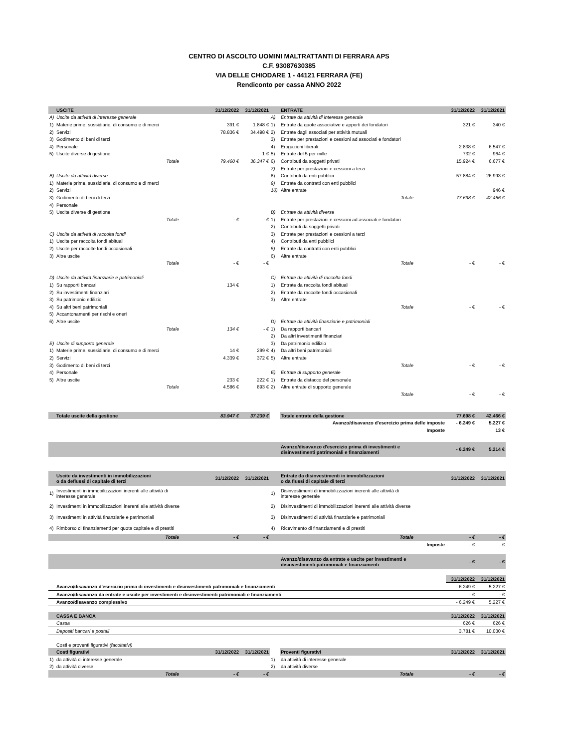CENTRO DI ASCOLTO UOMINI MALTRATTANTI DI FERRARA APS
C.F. 93087630385
VIA DELLE CHIODARE 1 - 44121 FERRARA (FE)
Rendiconto per cassa ANNO 2022
| | USCITE | | 31/12/2022 | 31/12/2021 | | ENTRATE | | 31/12/2022 | 31/12/2021 |
| --- | --- | --- | --- | --- | --- | --- | --- | --- | --- |
| A) | Uscite da attività di interesse generale | | | | A) | Entrate da attività di interesse generale | | | |
| 1) | Materie prime, sussidiarie, di consumo e di merci | | 391 € | 1.848 € | 1) | Entrate da quote associative e apporti dei fondatori | | 321 € | 340 € |
| 2) | Servizi | | 78.836 € | 34.498 € | 2) | Entrate dagli associati per attività mutuali | | | |
| 3) | Godimento di beni di terzi | | | | 3) | Entrate per prestazioni e cessioni ad associati e fondatori | | | |
| 4) | Personale | | | | 4) | Erogazioni liberali | | 2.838 € | 6.547 € |
| 5) | Uscite diverse di gestione | | | 1 € | 5) | Entrate del 5 per mille | | 732 € | 964 € |
| | Totale | | 79.460 € | 36.347 € | 6) | Contributi da soggetti privati | | 15.924 € | 6.677 € |
| | | | | | 7) | Entrate per prestazioni e cessioni a terzi | | | |
| B) | Uscite da attività diverse | | | | 8) | Contributi da enti pubblici | | 57.884 € | 26.993 € |
| 1) | Materie prime, sussidiarie, di consumo e di merci | | | | 9) | Entrate da contratti con enti pubblici | | | |
| 2) | Servizi | | | | 10) | Altre entrate | | | 946 € |
| 3) | Godimento di beni di terzi | | | | | Totale | | 77.698 € | 42.466 € |
| 4) | Personale | | | | | | | | |
| 5) | Uscite diverse di gestione | | | | B) | Entrate da attività diverse | | | |
| | Totale | | - € | - € | 1) | Entrate per prestazioni e cessioni ad associati e fondatori | | | |
| | | | | | 2) | Contributi da soggetti privati | | | |
| C) | Uscite da attività di raccolta fondi | | | | 3) | Entrate per prestazioni e cessioni a terzi | | | |
| 1) | Uscite per raccolta fondi abituali | | | | 4) | Contributi da enti pubblici | | | |
| 2) | Uscite per raccolte fondi occasionali | | | | 5) | Entrate da contratti con enti pubblici | | | |
| 3) | Altre uscite | | | | 6) | Altre entrate | | | |
| | Totale | | - € | - € | | Totale | | - € | - € |
| D) | Uscite da attività finanziarie e patrimoniali | | | | C) | Entrate da attività di raccolta fondi | | | |
| 1) | Su rapporti bancari | | 134 € | | 1) | Entrate da raccolta fondi abituali | | | |
| 2) | Su investimenti finanziari | | | | 2) | Entrate da raccolte fondi occasionali | | | |
| 3) | Su patrimonio edilizio | | | | 3) | Altre entrate | | | |
| 4) | Su altri beni patrimoniali | | | | | Totale | | - € | - € |
| 5) | Accantonamenti per rischi e oneri | | | | | | | | |
| 6) | Altre uscite | | | | D) | Entrate da attività finanziarie e patrimoniali | | | |
| | Totale | | 134 € | - € | 1) | Da rapporti bancari | | | |
| | | | | | 2) | Da altri investimenti finanziari | | | |
| E) | Uscite di supporto generale | | | | 3) | Da patrimonio edilizio | | | |
| 1) | Materie prime, sussidiarie, di consumo e di merci | | 14 € | 299 € | 4) | Da altri beni patrimoniali | | | |
| 2) | Servizi | | 4.339 € | 372 € | 5) | Altre entrate | | | |
| 3) | Godimento di beni di terzi | | | | | Totale | | - € | - € |
| 4) | Personale | | | | E) | Entrate di supporto generale | | | |
| 5) | Altre uscite | | 233 € | 222 € | 1) | Entrate da distacco del personale | | | |
| | Totale | | 4.586 € | 893 € | 2) | Altre entrate di supporto generale | | | |
| | | | | | | Totale | | - € | - € |
| | Totale uscite della gestione | | 83.947 € | 37.239 € | | Totale entrate della gestione | | 77.698 € | 42.466 € |
| | | | | | | Avanzo/disavanzo d'esercizio prima delle imposte | | - 6.249 € | 5.227 € |
| | | | | | | Imposte | | | 13 € |
| | | | | | | Avanzo/disavanzo d'esercizio prima di investimenti e disinvestimenti patrimoniali e finanziamenti | | - 6.249 € | 5.214 € |
| | Uscite da investimenti in immobilizzazioni o da deflussi di capitale di terzi | | 31/12/2022 | 31/12/2021 | | Entrate da disinvestimenti in immobilizzazioni o da flussi di capitale di terzi | | 31/12/2022 | 31/12/2021 |
| 1) | Investimenti in immobilizzazioni inerenti alle attività di interesse generale | | | | 1) | Disinvestimenti di immobilizzazioni inerenti alle attività di interesse generale | | | |
| 2) | Investimenti in immobilizzazioni inerenti alle attività diverse | | | | 2) | Disinvestimenti di immobilizzazioni inerenti alle attività diverse | | | |
| 3) | Investimenti in attività finanziarie e patrimoniali | | | | 3) | Disinvestimenti di attività finanziarie e patrimoniali | | | |
| 4) | Rimborso di finanziamenti per quota capitale e di prestiti | | | | 4) | Ricevimento di finanziamenti e di prestiti | | | |
| | Totale | | - € | - € | | Totale | | - € | - € |
| | | | | | | Imposte | | - € | - € |
| | | | | | | Avanzo/disavanzo da entrate e uscite per investimenti e disinvestimenti patrimoniali e finanziamenti | | - € | - € |
| | | | | | | | | 31/12/2022 | 31/12/2021 |
| | Avanzo/disavanzo d'esercizio prima di investimenti e disinvestimenti patrimoniali e finanziamenti | | | | | | | - 6.249 € | 5.227 € |
| | Avanzo/disavanzo da entrate e uscite per investimenti e disinvestimenti patrimoniali e finanziamenti | | | | | | | - € | - € |
| | Avanzo/disavanzo complessivo | | | | | | | - 6.249 € | 5.227 € |
| | CASSA E BANCA | | | | | | | 31/12/2022 | 31/12/2021 |
| | Cassa | | | | | | | 626 € | 626 € |
| | Depositi bancari e postali | | | | | | | 3.781 € | 10.030 € |
| | Costi e proventi figurativi (facoltativi) | | | | | | | | |
| | Costi figurativi | | 31/12/2022 | 31/12/2021 | | Proventi figurativi | | 31/12/2022 | 31/12/2021 |
| 1) | da attività di interesse generale | | | | 1) | da attività di interesse generale | | | |
| 2) | da attività diverse | | | | 2) | da attività diverse | | | |
| | Totale | | - € | - € | | Totale | | - € | - € |